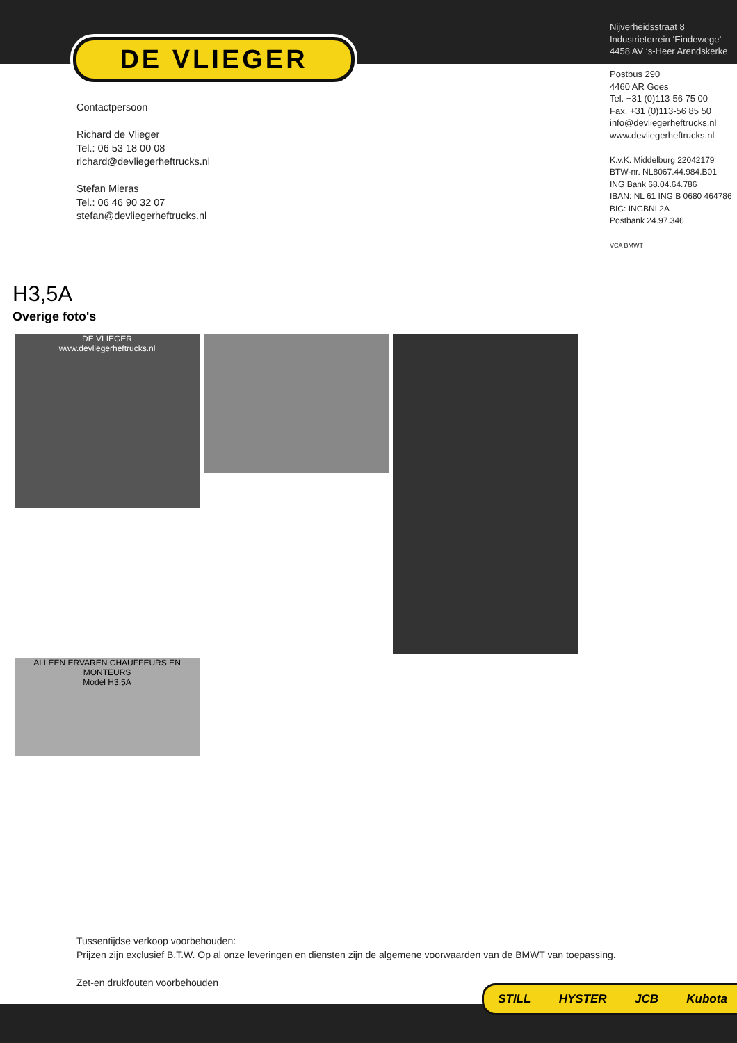DE VLIEGER
Nijverheidsstraat 8
Industrieterrein ‘Eindewege’
4458 AV ‘s-Heer Arendskerke
Postbus 290
4460 AR Goes
Tel. +31 (0)113-56 75 00
Fax. +31 (0)113-56 85 50
info@devliegerheftrucks.nl
www.devliegerheftrucks.nl
K.v.K. Middelburg 22042179
BTW-nr. NL8067.44.984.B01
ING Bank 68.04.64.786
IBAN: NL 61 ING B 0680 464786
BIC: INGBNL2A
Postbank 24.97.346
VCA BMWT
Contactpersoon
Richard de Vlieger
Tel.: 06 53 18 00 08
richard@devliegerheftrucks.nl
Stefan Mieras
Tel.: 06 46 90 32 07
stefan@devliegerheftrucks.nl
H3,5A
Overige foto's
DE VLIEGER
www.devliegerheftrucks.nl
ALLEEN ERVAREN CHAUFFEURS EN MONTEURS
Model H3.5A
Tussentijdse verkoop voorbehouden:
Prijzen zijn exclusief B.T.W. Op al onze leveringen en diensten zijn de algemene voorwaarden van de BMWT van toepassing.
Zet-en drukfouten voorbehouden
STILL HYSTER JCB Kubota